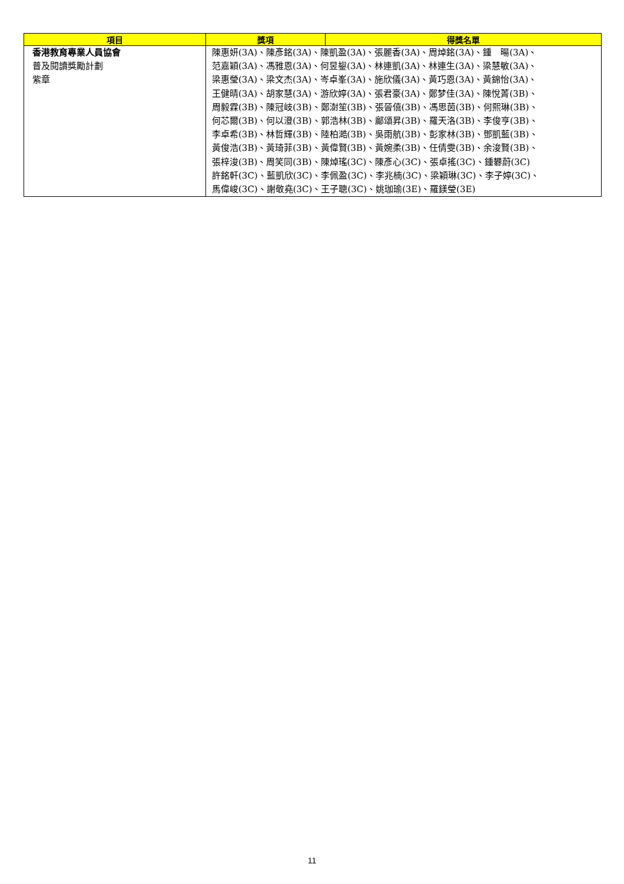| 項目 | 獎項 | 得獎名單 |
| --- | --- | --- |
| 香港教育專業人員協會 普及閱讀獎勵計劃 紫章 | 陳惠妍(3A)、陳彥銘(3A)、陳凱盈(3A)、張麗香(3A)、周焯銘(3A)、鍾 暘(3A)、 范嘉穎(3A)、馮雅恩(3A)、何昱鋆(3A)、林連凱(3A)、林連生(3A)、梁慧敏(3A)、 梁惠瑩(3A)、梁文杰(3A)、岑卓峯(3A)、施欣儀(3A)、黃巧恩(3A)、黃錦怡(3A)、 王健晴(3A)、胡家慧(3A)、游欣婷(3A)、張君豪(3A)、鄭梦佳(3A)、陳悅菁(3B)、 周毅霖(3B)、陳冠岐(3B)、鄭澍笙(3B)、張晉僖(3B)、馮思茵(3B)、何熙琳(3B)、 何芯爾(3B)、何以澄(3B)、郭浩林(3B)、鄺頌昇(3B)、羅天洛(3B)、李俊亨(3B)、 李卓希(3B)、林哲輝(3B)、陸柏澔(3B)、吳雨航(3B)、彭家林(3B)、鄧凱藍(3B)、 黃俊浩(3B)、黃琦菲(3B)、黃偉賢(3B)、黃婉柔(3B)、任倩雯(3B)、余浚賢(3B)、 張梓浚(3B)、周笑同(3B)、陳焯瑤(3C)、陳彥心(3C)、張卓搖(3C)、鍾礬蔚(3C) 許銘軒(3C)、藍凱欣(3C)、李佩盈(3C)、李兆楠(3C)、梁穎琳(3C)、李子婷(3C)、 馬偉峻(3C)、謝敬堯(3C)、王子聰(3C)、姚珈瑜(3E)、羅鎂瑩(3E) | |
11